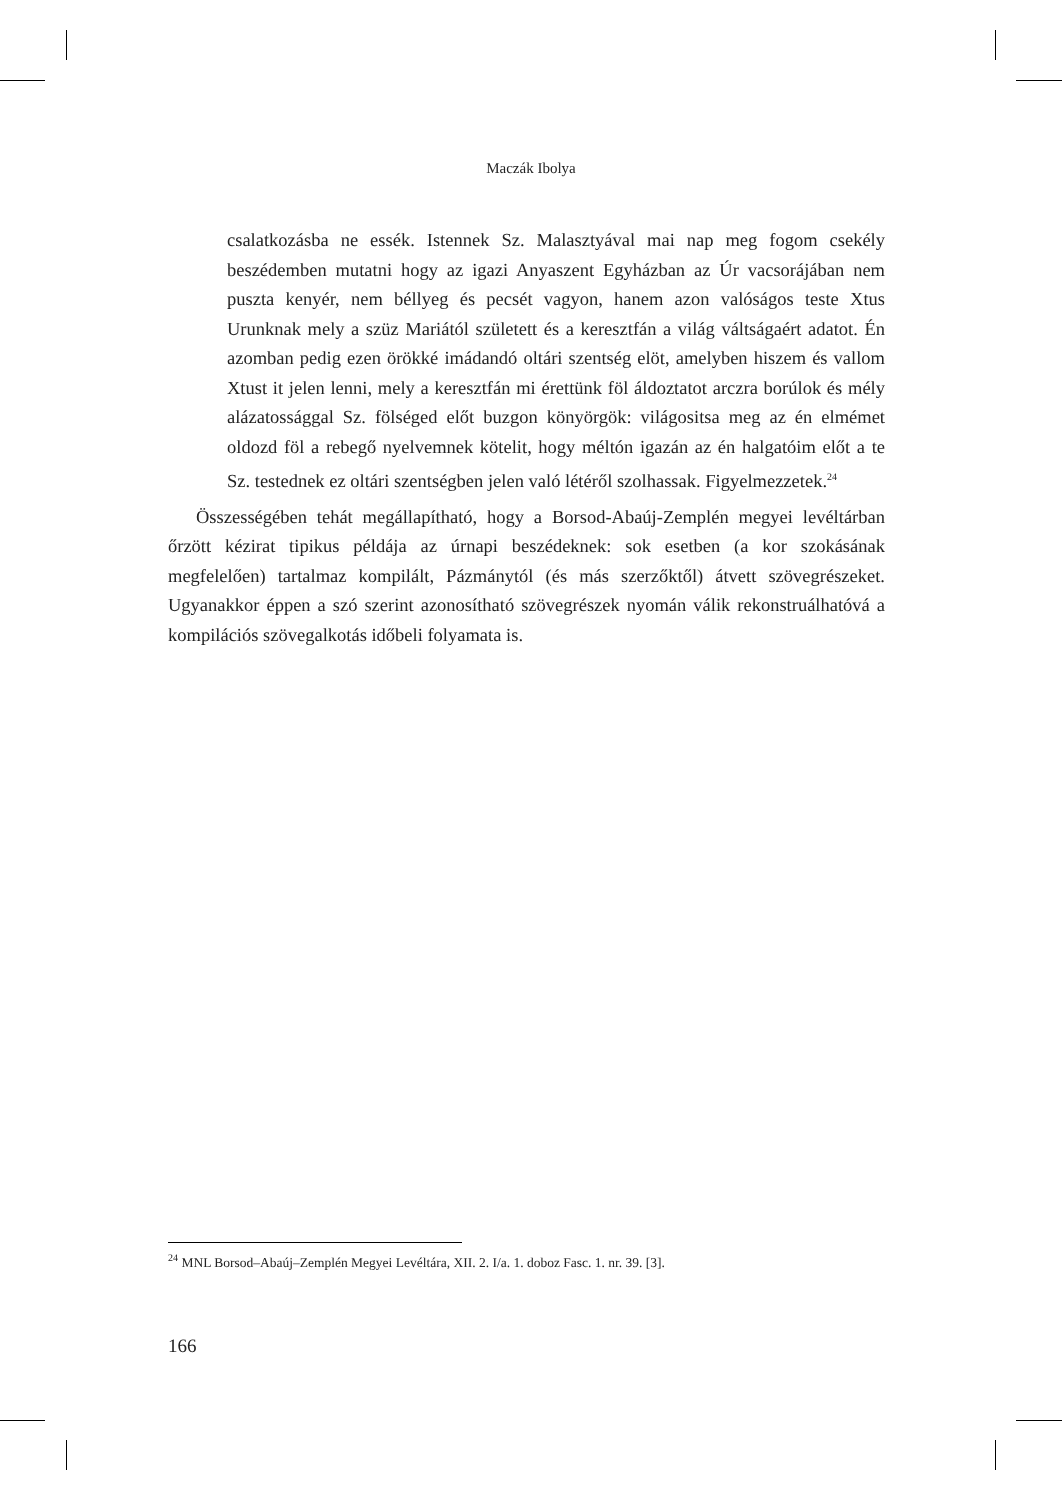Maczák Ibolya
csalatkozásba ne essék. Istennek Sz. Malasztyával mai nap meg fogom csekély beszédemben mutatni hogy az igazi Anyaszent Egyházban az Úr vacsorájában nem puszta kenyér, nem béllyeg és pecsét vagyon, hanem azon valóságos teste Xtus Urunknak mely a szüz Mariától született és a keresztfán a világ váltságaért adatot. Én azomban pedig ezen örökké imádandó oltári szentség elöt, amelyben hiszem és vallom Xtust it jelen lenni, mely a keresztfán mi érettünk föl áldoztatot arczra borúlok és mély alázatossággal Sz. fölséged előt buzgon könyörgök: világositsa meg az én elmémet oldozd föl a rebegő nyelvemnek kötelit, hogy méltón igazán az én halgatóim előt a te Sz. testednek ez oltári szentségben jelen való létéről szolhassak. Figyelmezzetek.<sup>24</sup>
Összességében tehát megállapítható, hogy a Borsod-Abaúj-Zemplén megyei levéltárban őrzött kézirat tipikus példája az úrnapi beszédeknek: sok esetben (a kor szokásának megfelelően) tartalmaz kompilált, Pázmánytól (és más szerzőktől) átvett szövegrészeket. Ugyanakkor éppen a szó szerint azonosítható szövegrészek nyomán válik rekonstruálhatóvá a kompilációs szövegalkotás időbeli folyamata is.
<sup>24</sup> MNL Borsod–Abaúj–Zemplén Megyei Levéltára, XII. 2. I/a. 1. doboz Fasc. 1. nr. 39. [3].
166